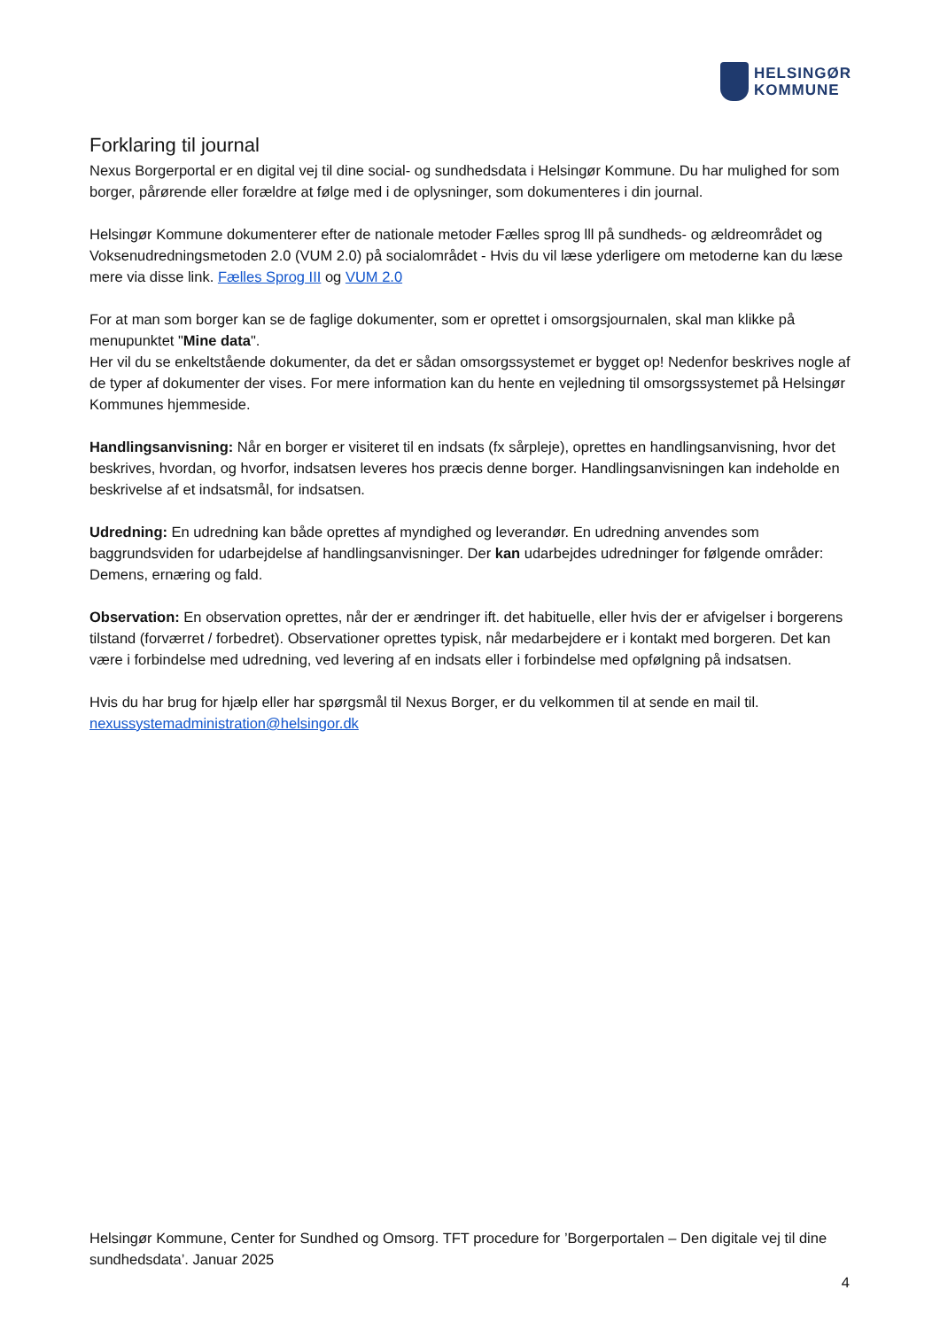HELSINGØR
KOMMUNE
Forklaring til journal
Nexus Borgerportal er en digital vej til dine social- og sundhedsdata i Helsingør Kommune. Du har mulighed for som borger, pårørende eller forældre at følge med i de oplysninger, som dokumenteres i din journal.
Helsingør Kommune dokumenterer efter de nationale metoder Fælles sprog lll på sundheds- og ældreområdet og Voksenudredningsmetoden 2.0 (VUM 2.0) på socialområdet - Hvis du vil læse yderligere om metoderne kan du læse mere via disse link. Fælles Sprog III og VUM 2.0
For at man som borger kan se de faglige dokumenter, som er oprettet i omsorgsjournalen, skal man klikke på menupunktet "Mine data".
Her vil du se enkeltstående dokumenter, da det er sådan omsorgssystemet er bygget op! Nedenfor beskrives nogle af de typer af dokumenter der vises. For mere information kan du hente en vejledning til omsorgssystemet på Helsingør Kommunes hjemmeside.
Handlingsanvisning: Når en borger er visiteret til en indsats (fx sårpleje), oprettes en handlingsanvisning, hvor det beskrives, hvordan, og hvorfor, indsatsen leveres hos præcis denne borger. Handlingsanvisningen kan indeholde en beskrivelse af et indsatsmål, for indsatsen.
Udredning: En udredning kan både oprettes af myndighed og leverandør. En udredning anvendes som baggrundsviden for udarbejdelse af handlingsanvisninger. Der kan udarbejdes udredninger for følgende områder: Demens, ernæring og fald.
Observation: En observation oprettes, når der er ændringer ift. det habituelle, eller hvis der er afvigelser i borgerens tilstand (forværret / forbedret). Observationer oprettes typisk, når medarbejdere er i kontakt med borgeren. Det kan være i forbindelse med udredning, ved levering af en indsats eller i forbindelse med opfølgning på indsatsen.
Hvis du har brug for hjælp eller har spørgsmål til Nexus Borger, er du velkommen til at sende en mail til.
nexussystemadministration@helsingor.dk
Helsingør Kommune, Center for Sundhed og Omsorg. TFT procedure for ’Borgerportalen – Den digitale vej til dine sundhedsdata’. Januar 2025
4